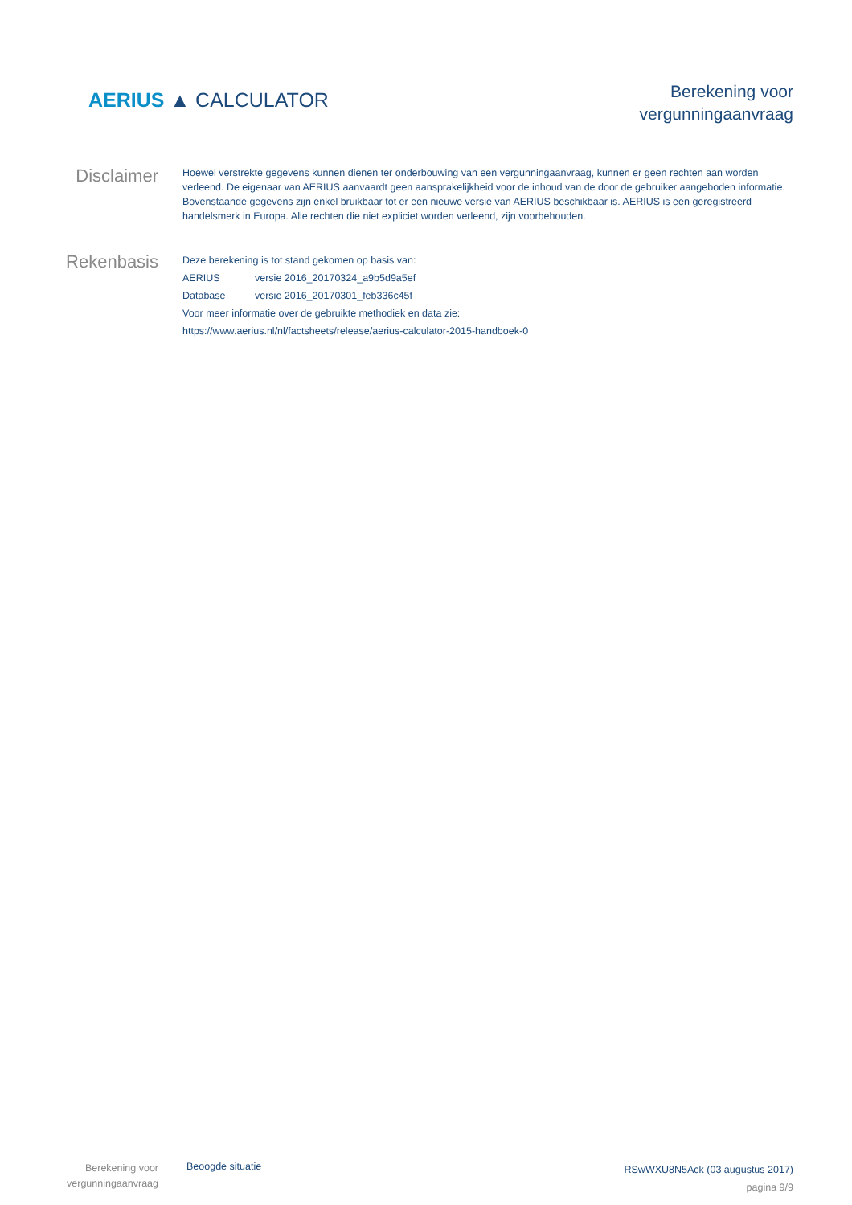AERIUS ▲ CALCULATOR
Berekening voor
vergunningaanvraag
Disclaimer
Hoewel verstrekte gegevens kunnen dienen ter onderbouwing van een vergunningaanvraag, kunnen er geen rechten aan worden verleend. De eigenaar van AERIUS aanvaardt geen aansprakelijkheid voor de inhoud van de door de gebruiker aangeboden informatie. Bovenstaande gegevens zijn enkel bruikbaar tot er een nieuwe versie van AERIUS beschikbaar is. AERIUS is een geregistreerd handelsmerk in Europa. Alle rechten die niet expliciet worden verleend, zijn voorbehouden.
Rekenbasis
| Deze berekening is tot stand gekomen op basis van: | |
| AERIUS | versie 2016_20170324_a9b5d9a5ef |
| Database | versie 2016_20170301_feb336c45f |
| Voor meer informatie over de gebruikte methodiek en data zie: | |
| https://www.aerius.nl/nl/factsheets/release/aerius-calculator-2015-handboek-0 | |
Berekening voor
vergunningaanvraag
Beoogde situatie
RSwWXU8N5Ack (03 augustus 2017)
pagina 9/9